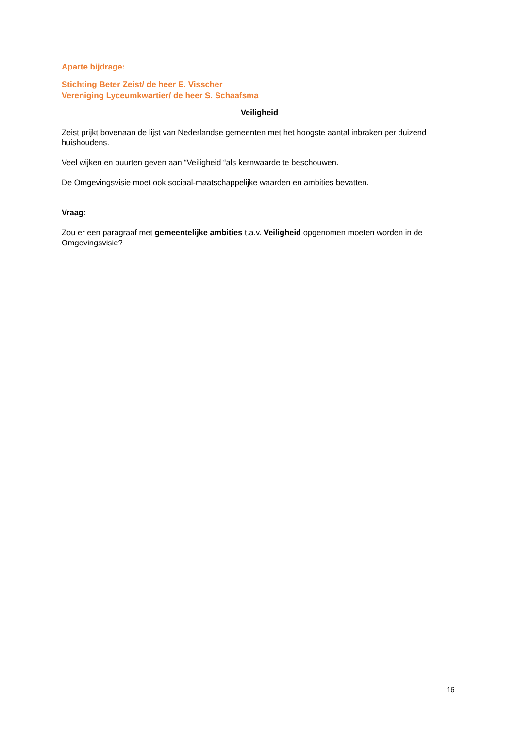Aparte bijdrage:
Stichting Beter Zeist/ de heer E. Visscher
Vereniging Lyceumkwartier/ de heer S. Schaafsma
Veiligheid
Zeist prijkt bovenaan de lijst van Nederlandse gemeenten met het hoogste aantal inbraken per duizend huishoudens.
Veel wijken en buurten geven aan “Veiligheid “als kernwaarde te beschouwen.
De Omgevingsvisie moet ook sociaal-maatschappelijke waarden en ambities bevatten.
Vraag:
Zou er een paragraaf met gemeentelijke ambities t.a.v. Veiligheid opgenomen moeten worden in de Omgevingsvisie?
16